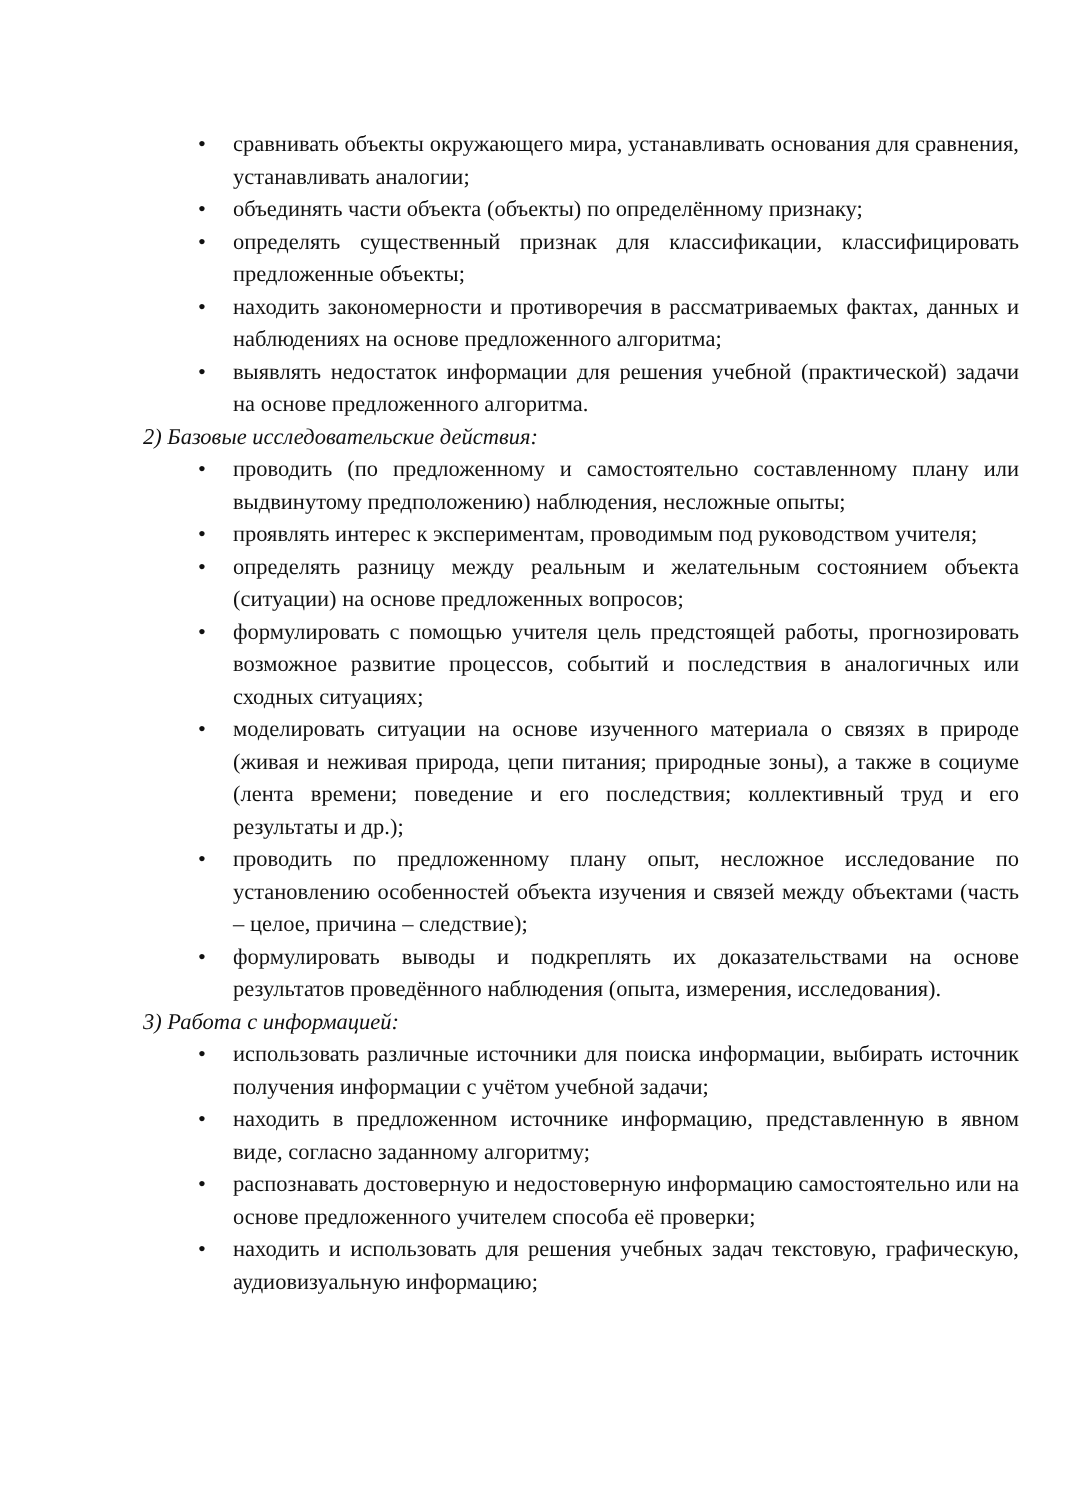• сравнивать объекты окружающего мира, устанавливать основания для сравнения, устанавливать аналогии;
• объединять части объекта (объекты) по определённому признаку;
• определять существенный признак для классификации, классифицировать предложенные объекты;
• находить закономерности и противоречия в рассматриваемых фактах, данных и наблюдениях на основе предложенного алгоритма;
• выявлять недостаток информации для решения учебной (практической) задачи на основе предложенного алгоритма.
2) Базовые исследовательские действия:
• проводить (по предложенному и самостоятельно составленному плану или выдвинутому предположению) наблюдения, несложные опыты;
• проявлять интерес к экспериментам, проводимым под руководством учителя;
• определять разницу между реальным и желательным состоянием объекта (ситуации) на основе предложенных вопросов;
• формулировать с помощью учителя цель предстоящей работы, прогнозировать возможное развитие процессов, событий и последствия в аналогичных или сходных ситуациях;
• моделировать ситуации на основе изученного материала о связях в природе (живая и неживая природа, цепи питания; природные зоны), а также в социуме (лента времени; поведение и его последствия; коллективный труд и его результаты и др.);
• проводить по предложенному плану опыт, несложное исследование по установлению особенностей объекта изучения и связей между объектами (часть – целое, причина – следствие);
• формулировать выводы и подкреплять их доказательствами на основе результатов проведённого наблюдения (опыта, измерения, исследования).
3) Работа с информацией:
• использовать различные источники для поиска информации, выбирать источник получения информации с учётом учебной задачи;
• находить в предложенном источнике информацию, представленную в явном виде, согласно заданному алгоритму;
• распознавать достоверную и недостоверную информацию самостоятельно или на основе предложенного учителем способа её проверки;
• находить и использовать для решения учебных задач текстовую, графическую, аудиовизуальную информацию;